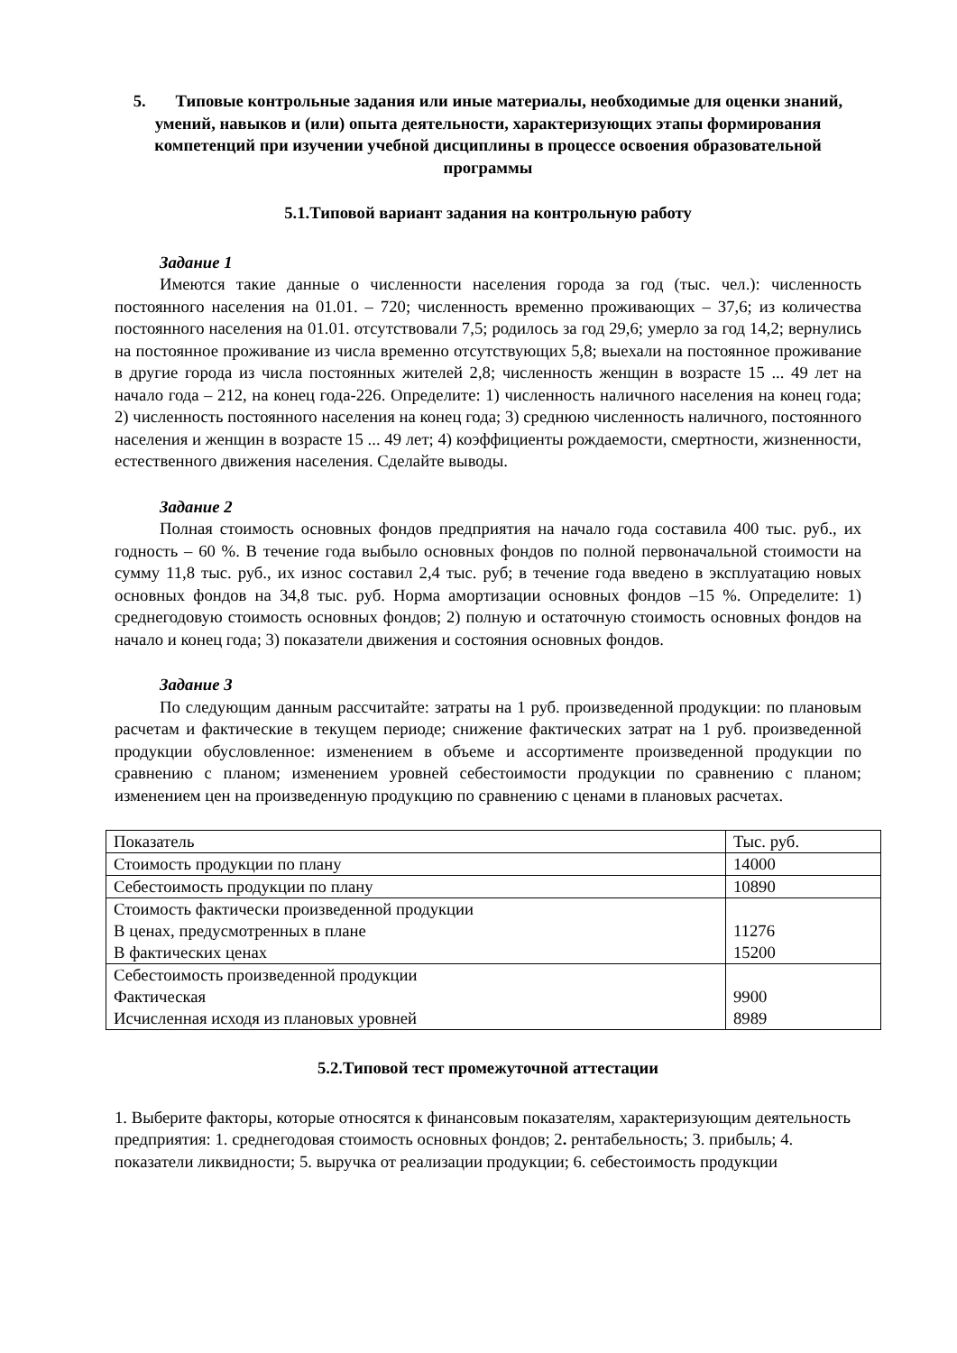5. Типовые контрольные задания или иные материалы, необходимые для оценки знаний, умений, навыков и (или) опыта деятельности, характеризующих этапы формирования компетенций при изучении учебной дисциплины в процессе освоения образовательной программы
5.1.Типовой вариант задания на контрольную работу
Задание 1
Имеются такие данные о численности населения города за год (тыс. чел.): численность постоянного населения на 01.01. – 720; численность временно проживающих – 37,6; из количества постоянного населения на 01.01. отсутствовали 7,5; родилось за год 29,6; умерло за год 14,2; вернулись на постоянное проживание из числа временно отсутствующих 5,8; выехали на постоянное проживание в другие города из числа постоянных жителей 2,8; численность женщин в возрасте 15 ... 49 лет на начало года – 212, на конец года-226. Определите: 1) численность наличного населения на конец года; 2) численность постоянного населения на конец года; 3) среднюю численность наличного, постоянного населения и женщин в возрасте 15 ... 49 лет; 4) коэффициенты рождаемости, смертности, жизненности, естественного движения населения. Сделайте выводы.
Задание 2
Полная стоимость основных фондов предприятия на начало года составила 400 тыс. руб., их годность – 60 %. В течение года выбыло основных фондов по полной первоначальной стоимости на сумму 11,8 тыс. руб., их износ составил 2,4 тыс. руб; в течение года введено в эксплуатацию новых основных фондов на 34,8 тыс. руб. Норма амортизации основных фондов –15 %. Определите: 1) среднегодовую стоимость основных фондов; 2) полную и остаточную стоимость основных фондов на начало и конец года; 3) показатели движения и состояния основных фондов.
Задание 3
По следующим данным рассчитайте: затраты на 1 руб. произведенной продукции: по плановым расчетам и фактические в текущем периоде; снижение фактических затрат на 1 руб. произведенной продукции обусловленное: изменением в объеме и ассортименте произведенной продукции по сравнению с планом; изменением уровней себестоимости продукции по сравнению с планом; изменением цен на произведенную продукцию по сравнению с ценами в плановых расчетах.
| Показатель | Тыс. руб. |
| Стоимость продукции по плану | 14000 |
| Себестоимость продукции по плану | 10890 |
| Стоимость фактически произведенной продукции В ценах, предусмотренных в плане В фактических ценах | 11276 15200 |
| Себестоимость произведенной продукции Фактическая Исчисленная исходя из плановых уровней | 9900 8989 |
5.2.Типовой тест промежуточной аттестации
1. Выберите факторы, которые относятся к финансовым показателям, характеризующим деятельность предприятия: 1. среднегодовая стоимость основных фондов; 2. рентабельность; 3. прибыль; 4. показатели ликвидности; 5. выручка от реализации продукции; 6. себестоимость продукции